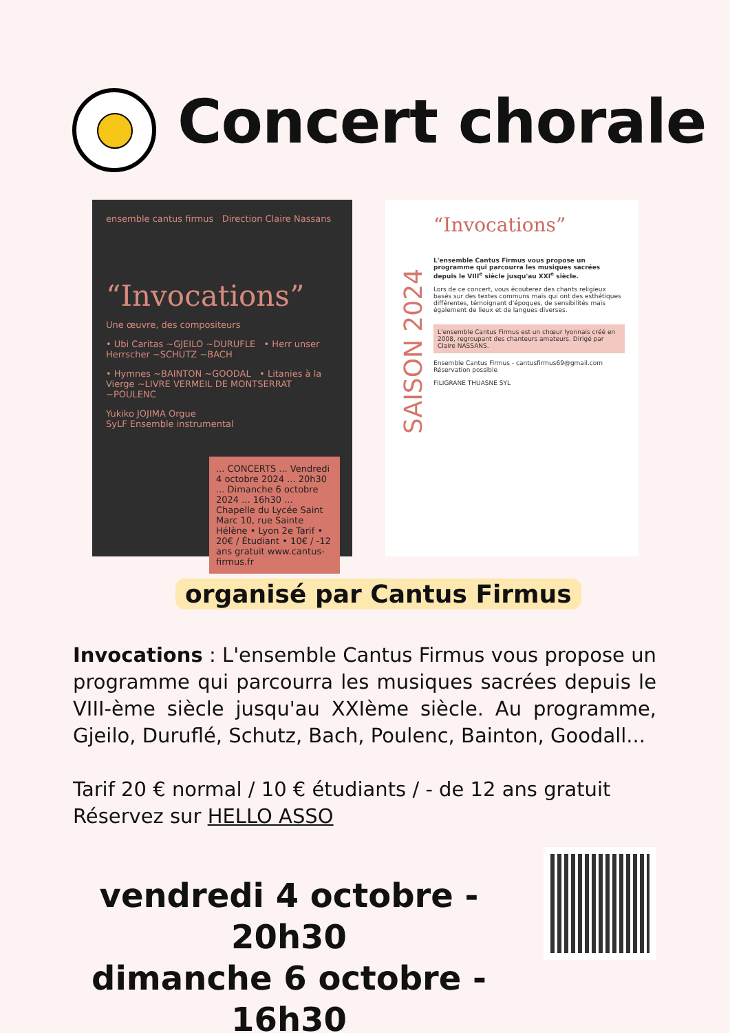Concert chorale
ensemble cantus firmus Direction Claire Nassans
“Invocations”
Une œuvre, des compositeurs
• Ubi Caritas ~GJEILO ~DURUFLE • Herr unser Herrscher ~SCHUTZ ~BACH
• Hymnes ~BAINTON ~GOODAL • Litanies à la Vierge ~LIVRE VERMEIL DE MONTSERRAT ~POULENC
Yukiko JOJIMA Orgue
SyLF Ensemble instrumental
... CONCERTS ... Vendredi 4 octobre 2024 ... 20h30 ... Dimanche 6 octobre 2024 ... 16h30 ... Chapelle du Lycée Saint Marc 10, rue Sainte Hélène • Lyon 2e Tarif • 20€ / Étudiant • 10€ / -12 ans gratuit www.cantus-firmus.fr
SAISON 2024
“Invocations”
L'ensemble Cantus Firmus vous propose un programme qui parcourra les musiques sacrées depuis le VIII<sup>e</sup> siècle jusqu'au XXI<sup>e</sup> siècle.
Lors de ce concert, vous écouterez des chants religieux basés sur des textes communs mais qui ont des esthétiques différentes, témoignant d'époques, de sensibilités mais également de lieux et de langues diverses.
L'ensemble Cantus Firmus est un chœur lyonnais créé en 2008, regroupant des chanteurs amateurs. Dirigé par Claire NASSANS.
Ensemble Cantus Firmus - cantusfirmus69@gmail.com Réservation possible
FILIGRANE THUASNE SYL
organisé par Cantus Firmus
Invocations : L'ensemble Cantus Firmus vous propose un programme qui parcourra les musiques sacrées depuis le VIII-ème siècle jusqu'au XXIème siècle. Au programme, Gjeilo, Duruflé, Schutz, Bach, Poulenc, Bainton, Goodall...
Tarif 20 € normal / 10 € étudiants / - de 12 ans gratuit
Réservez sur HELLO ASSO
vendredi 4 octobre - 20h30
dimanche 6 octobre - 16h30